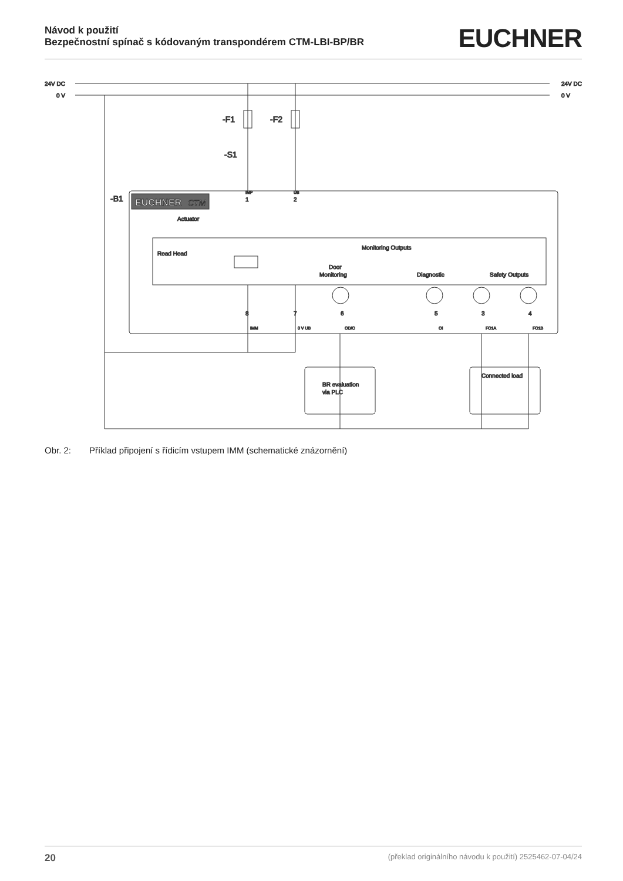Návod k použití
Bezpečnostní spínač s kódovaným transpondérem CTM-LBI-BP/BR
EUCHNER
24V DC
0 V
24V DC
0 V
-F1
-F2
-S1
-B1
EUCHNER
CTM
Actuator
Read Head
Monitoring Outputs
Door
Monitoring
Diagnostic
Safety Outputs
BR evaluation
via PLC
Connected load
IMP
UB
1
2
8
7
6
5
3
4
IMM
0 V UB
OD/C
OI
FO1A
FO1B
Obr. 2: Příklad připojení s řídicím vstupem IMM (schematické znázornění)
20 (překlad originálního návodu k použití) 2525462-07-04/24